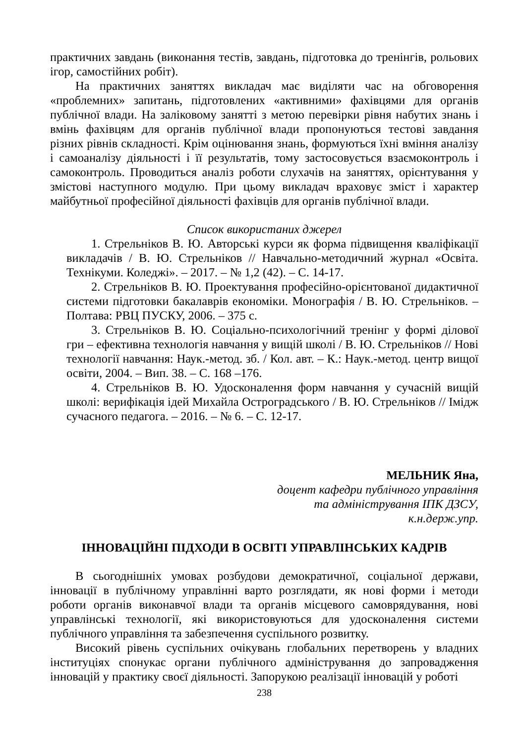практичних завдань (виконання тестів, завдань, підготовка до тренінгів, рольових ігор, самостійних робіт).
На практичних заняттях викладач має виділяти час на обговорення «проблемних» запитань, підготовлених «активними» фахівцями для органів публічної влади. На заліковому занятті з метою перевірки рівня набутих знань і вмінь фахівцям для органів публічної влади пропонуються тестові завдання різних рівнів складності. Крім оцінювання знань, формуються їхні вміння аналізу і самоаналізу діяльності і її результатів, тому застосовується взаємоконтроль і самоконтроль. Проводиться аналіз роботи слухачів на заняттях, орієнтування у змістові наступного модулю. При цьому викладач враховує зміст і характер майбутньої професійної діяльності фахівців для органів публічної влади.
Список використаних джерел
1. Стрельніков В. Ю. Авторські курси як форма підвищення кваліфікації викладачів / В. Ю. Стрельніков // Навчально-методичний журнал «Освіта. Технікуми. Коледжі». – 2017. – № 1,2 (42). – С. 14-17.
2. Стрельніков В. Ю. Проектування професійно-орієнтованої дидактичної системи підготовки бакалаврів економіки. Монографія / В. Ю. Стрельніков. – Полтава: РВЦ ПУСКУ, 2006. – 375 с.
3. Стрельніков В. Ю. Соціально-психологічний тренінг у формі ділової гри – ефективна технологія навчання у вищій школі / В. Ю. Стрельніков // Нові технології навчання: Наук.-метод. зб. / Кол. авт. – К.: Наук.-метод. центр вищої освіти, 2004. – Вип. 38. – С. 168 –176.
4. Стрельніков В. Ю. Удосконалення форм навчання у сучасній вищій школі: верифікація ідей Михайла Остроградського / В. Ю. Стрельніков // Імідж сучасного педагога. – 2016. – № 6. – С. 12-17.
МЕЛЬНИК Яна,
доцент кафедри публічного управління
та адміністрування ІПК ДЗСУ,
к.н.держ.упр.
ІННОВАЦІЙНІ ПІДХОДИ В ОСВІТІ УПРАВЛІНСЬКИХ КАДРІВ
В сьогоднішніх умовах розбудови демократичної, соціальної держави, інновації в публічному управлінні варто розглядати, як нові форми і методи роботи органів виконавчої влади та органів місцевого самоврядування, нові управлінські технології, які використовуються для удосконалення системи публічного управління та забезпечення суспільного розвитку.
Високий рівень суспільних очікувань глобальних перетворень у владних інституціях спонукає органи публічного адміністрування до запровадження інновацій у практику своєї діяльності. Запорукою реалізації інновацій у роботі
238